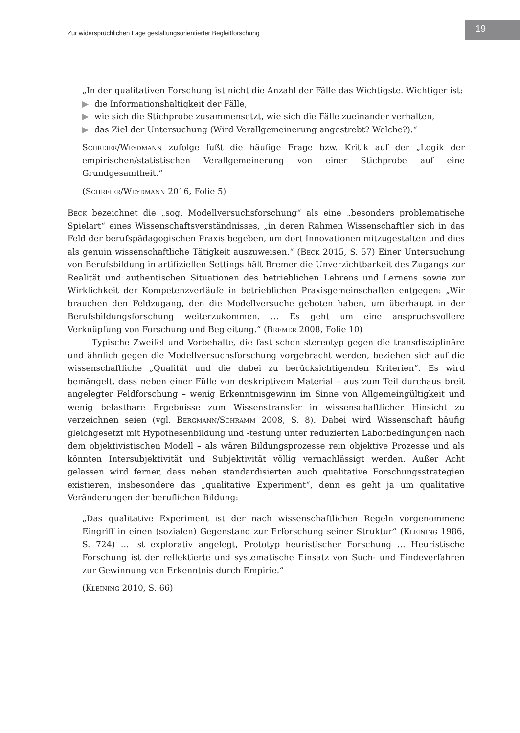Zur widersprüchlichen Lage gestaltungsorientierter Begleitforschung 19
„In der qualitativen Forschung ist nicht die Anzahl der Fälle das Wichtigste. Wichtiger ist:
▶ die Informationshaltigkeit der Fälle,
▶ wie sich die Stichprobe zusammensetzt, wie sich die Fälle zueinander verhalten,
▶ das Ziel der Untersuchung (Wird Verallgemeinerung angestrebt? Welche?).“
Schreier/Weydmann zufolge fußt die häufige Frage bzw. Kritik auf der „Logik der empirischen/statistischen Verallgemeinerung von einer Stichprobe auf eine Grundgesamtheit.“
(Schreier/Weydmann 2016, Folie 5)
Beck bezeichnet die „sog. Modellversuchsforschung“ als eine „besonders problematische Spielart“ eines Wissenschaftsverständnisses, „in deren Rahmen Wissenschaftler sich in das Feld der berufspädagogischen Praxis begeben, um dort Innovationen mitzugestalten und dies als genuin wissenschaftliche Tätigkeit auszuweisen.“ (Beck 2015, S. 57) Einer Untersuchung von Berufsbildung in artifiziellen Settings hält Bremer die Unverzichtbarkeit des Zugangs zur Realität und authentischen Situationen des betrieblichen Lehrens und Lernens sowie zur Wirklichkeit der Kompetenzverläufe in betrieblichen Praxisgemeinschaften entgegen: „Wir brauchen den Feldzugang, den die Modellversuche geboten haben, um überhaupt in der Berufsbildungsforschung weiterzukommen. … Es geht um eine anspruchsvollere Verknüpfung von Forschung und Begleitung.“ (Bremer 2008, Folie 10)
Typische Zweifel und Vorbehalte, die fast schon stereotyp gegen die transdisziplinäre und ähnlich gegen die Modellversuchsforschung vorgebracht werden, beziehen sich auf die wissenschaftliche „Qualität und die dabei zu berücksichtigenden Kriterien“. Es wird bemängelt, dass neben einer Fülle von deskriptivem Material – aus zum Teil durchaus breit angelegter Feldforschung – wenig Erkenntnisgewinn im Sinne von Allgemeingültigkeit und wenig belastbare Ergebnisse zum Wissenstransfer in wissenschaftlicher Hinsicht zu verzeichnen seien (vgl. Bergmann/Schramm 2008, S. 8). Dabei wird Wissenschaft häufig gleichgesetzt mit Hypothesenbildung und -testung unter reduzierten Laborbedingungen nach dem objektivistischen Modell – als wären Bildungsprozesse rein objektive Prozesse und als könnten Intersubjektivität und Subjektivität völlig vernachlässigt werden. Außer Acht gelassen wird ferner, dass neben standardisierten auch qualitative Forschungsstrategien existieren, insbesondere das „qualitative Experiment“, denn es geht ja um qualitative Veränderungen der beruflichen Bildung:
„Das qualitative Experiment ist der nach wissenschaftlichen Regeln vorgenommene Eingriff in einen (sozialen) Gegenstand zur Erforschung seiner Struktur“ (Kleining 1986, S. 724) … ist explorativ angelegt, Prototyp heuristischer Forschung … Heuristische Forschung ist der reflektierte und systematische Einsatz von Such- und Findeverfahren zur Gewinnung von Erkenntnis durch Empirie.“
(Kleining 2010, S. 66)